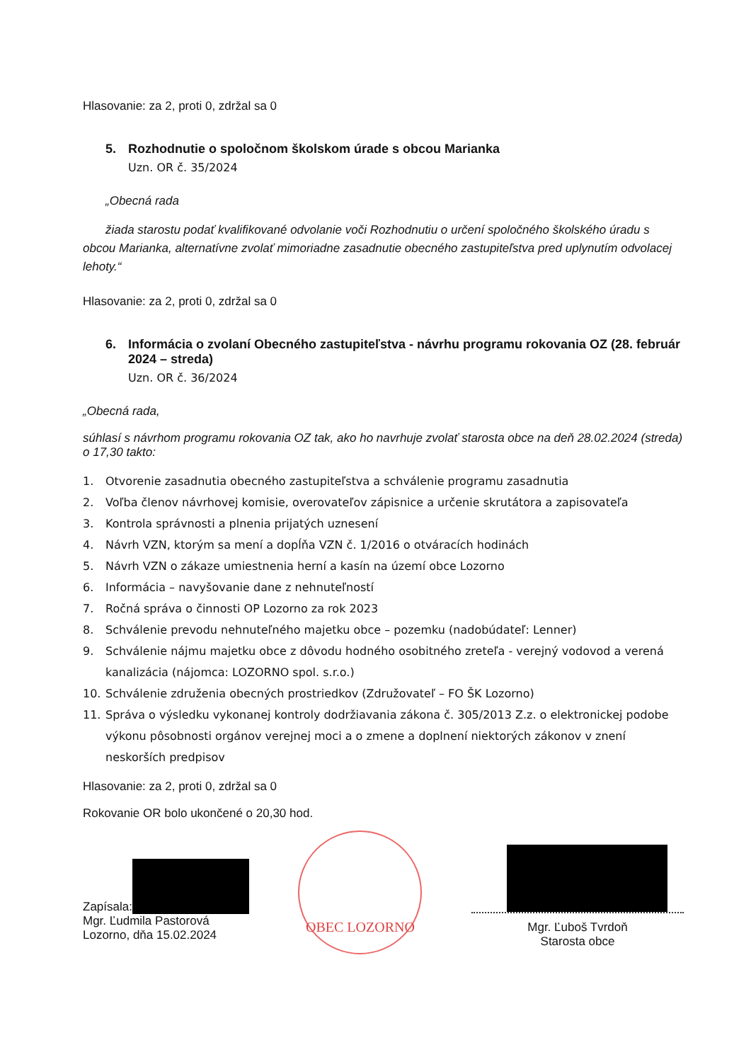Hlasovanie: za 2, proti 0, zdržal sa 0
5. Rozhodnutie o spoločnom školskom úrade s obcou Marianka
Uzn. OR č. 35/2024
„Obecná rada
žiada starostu podať kvalifikované odvolanie voči Rozhodnutiu o určení spoločného školského úradu s obcou Marianka, alternatívne zvolať mimoriadne zasadnutie obecného zastupiteľstva pred uplynutím odvolacej lehoty.“
Hlasovanie: za 2, proti 0, zdržal sa 0
6. Informácia o zvolaní Obecného zastupiteľstva - návrhu programu rokovania OZ (28. február 2024 – streda)
Uzn. OR č. 36/2024
„Obecná rada,
súhlasí s návrhom programu rokovania OZ tak, ako ho navrhuje zvolať starosta obce na deň 28.02.2024 (streda) o 17,30 takto:
1. Otvorenie zasadnutia obecného zastupiteľstva a schválenie programu zasadnutia
2. Voľba členov návrhovej komisie, overovateľov zápisnice a určenie skrutátora a zapisovateľa
3. Kontrola správnosti a plnenia prijatých uznesení
4. Návrh VZN, ktorým sa mení a dopĺňa VZN č. 1/2016 o otváracích hodinách
5. Návrh VZN o zákaze umiestnenia herní a kasín na území obce Lozorno
6. Informácia – navyšovanie dane z nehnuteľností
7. Ročná správa o činnosti OP Lozorno za rok 2023
8. Schválenie prevodu nehnuteľného majetku obce – pozemku (nadobúdateľ: Lenner)
9. Schválenie nájmu majetku obce z dôvodu hodného osobitného zreteľa - verejný vodovod a verená kanalizácia (nájomca: LOZORNO spol. s.r.o.)
10. Schválenie združenia obecných prostriedkov (Združovateľ – FO ŠK Lozorno)
11. Správa o výsledku vykonanej kontroly dodržiavania zákona č. 305/2013 Z.z. o elektronickej podobe výkonu pôsobnosti orgánov verejnej moci a o zmene a doplnení niektorých zákonov v znení neskorších predpisov
Hlasovanie: za 2, proti 0, zdržal sa 0
Rokovanie OR bolo ukončené o 20,30 hod.
Zapísala:
Mgr. Ľudmila Pastorová
Lozorno, dňa 15.02.2024
OBEC LOZORNO
Mgr. Ľuboš Tvrdoň
Starosta obce